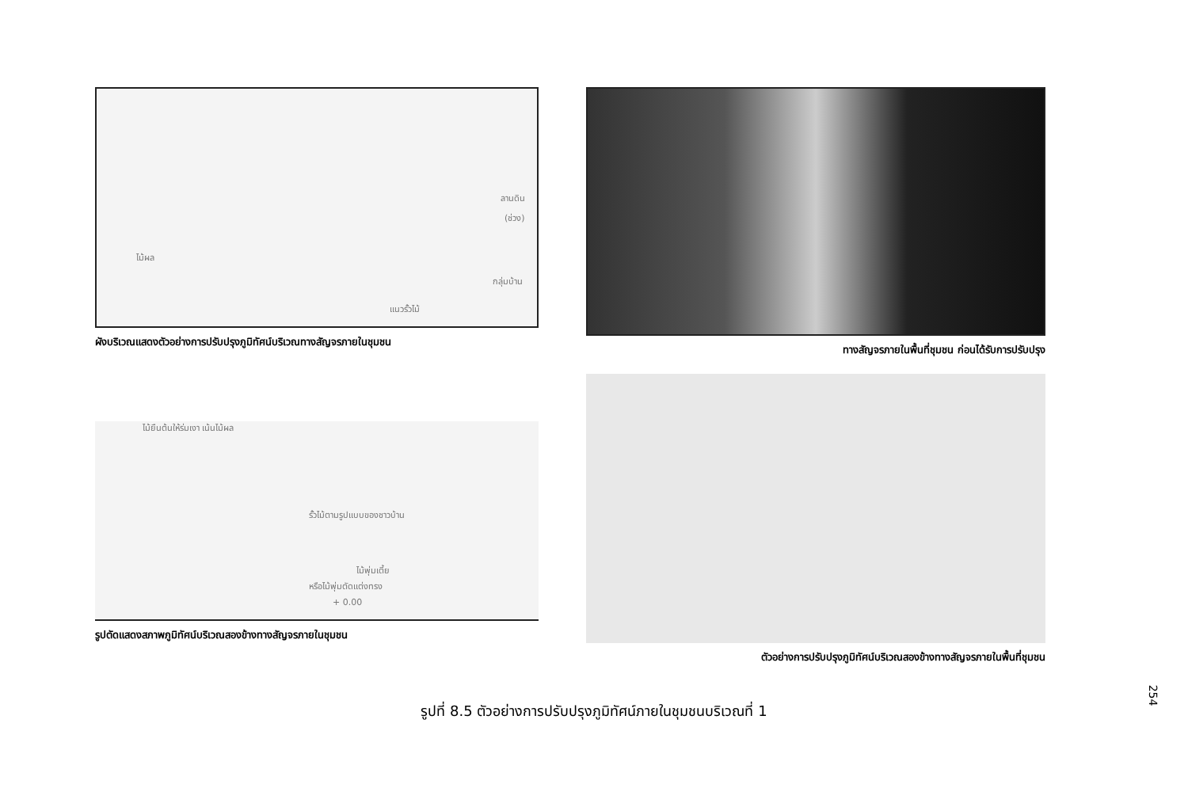ลานดิน
(ช่วง)
ไม้ผล
กลุ่มบ้าน
แนวรั้วไม้
ผังบริเวณแสดงตัวอย่างการปรับปรุงภูมิทัศน์บริเวณทางสัญจรภายในชุมชน
ทางสัญจรภายในพื้นที่ชุมชน ก่อนได้รับการปรับปรุง
ไม้ยืนต้นให้ร่มเงา เน้นไม้ผล
รั้วไม้ตามรูปแบบของชาวบ้าน
ไม้พุ่มเตี้ย
หรือไม้พุ่มตัดแต่งทรง
+ 0.00
รูปตัดแสดงสภาพภูมิทัศน์บริเวณสองข้างทางสัญจรภายในชุมชน
ตัวอย่างการปรับปรุงภูมิทัศน์บริเวณสองข้างทางสัญจรภายในพื้นที่ชุมชน
รูปที่ 8.5 ตัวอย่างการปรับปรุงภูมิทัศน์ภายในชุมชนบริเวณที่ 1
254